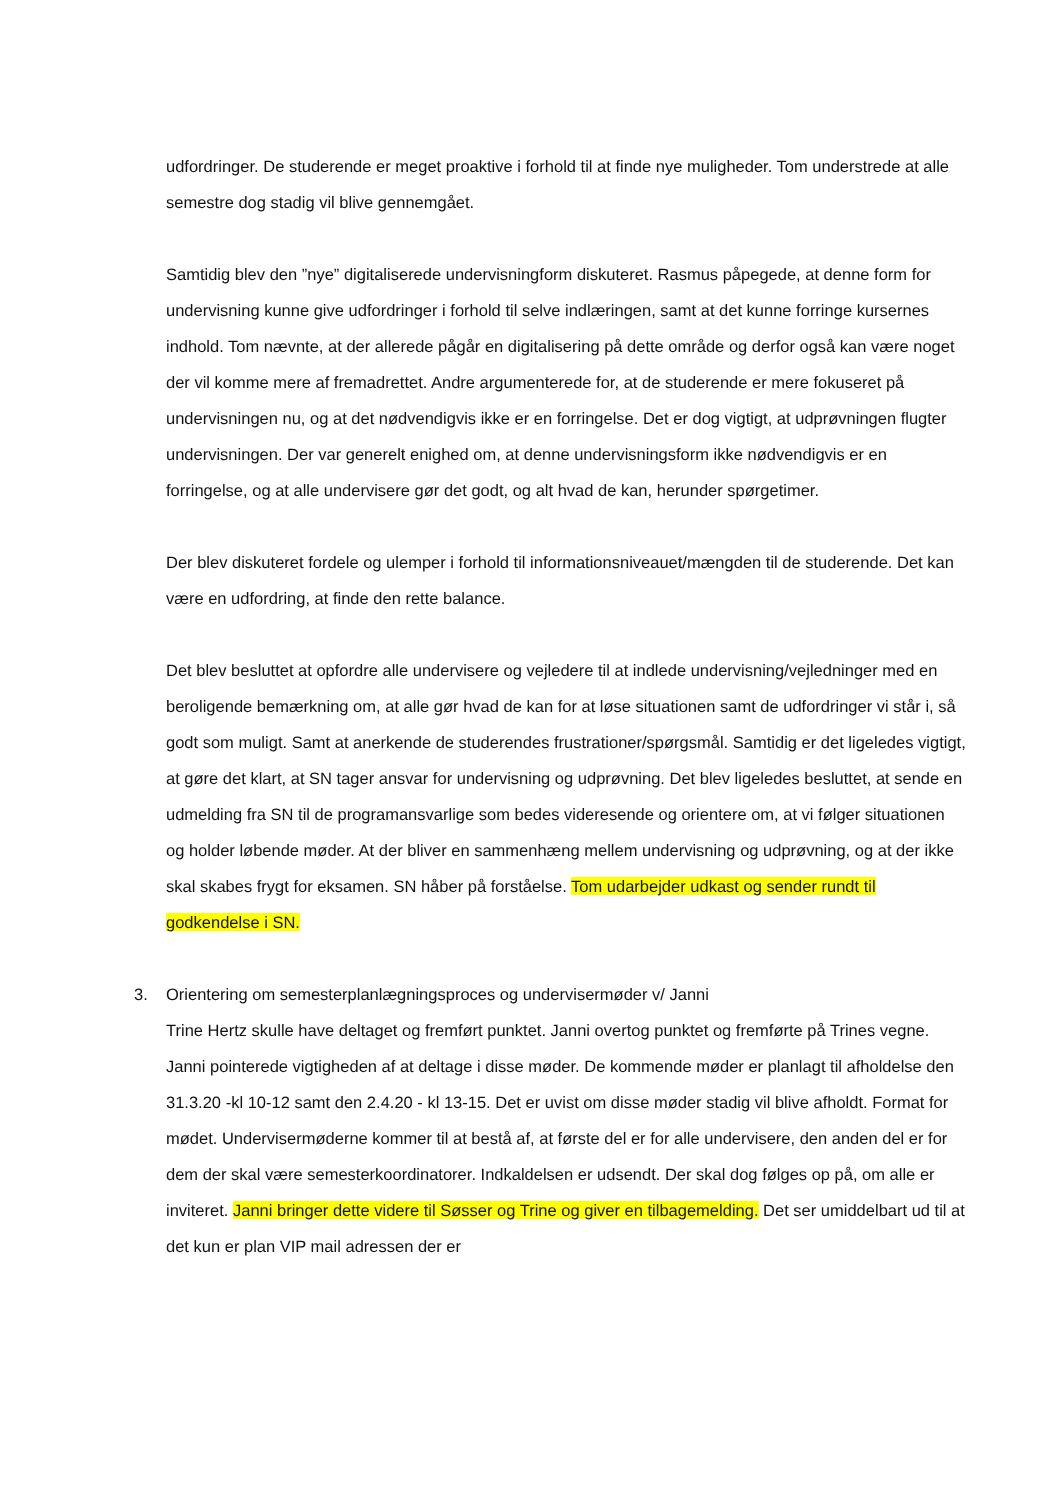udfordringer. De studerende er meget proaktive i forhold til at finde nye muligheder. Tom understrede at alle semestre dog stadig vil blive gennemgået.
Samtidig blev den ”nye” digitaliserede undervisningform diskuteret. Rasmus påpegede, at denne form for undervisning kunne give udfordringer i forhold til selve indlæringen, samt at det kunne forringe kursernes indhold. Tom nævnte, at der allerede pågår en digitalisering på dette område og derfor også kan være noget der vil komme mere af fremadrettet. Andre argumenterede for, at de studerende er mere fokuseret på undervisningen nu, og at det nødvendigvis ikke er en forringelse. Det er dog vigtigt, at udprøvningen flugter undervisningen. Der var generelt enighed om, at denne undervisningsform ikke nødvendigvis er en forringelse, og at alle undervisere gør det godt, og alt hvad de kan, herunder spørgetimer.
Der blev diskuteret fordele og ulemper i forhold til informationsniveauet/mængden til de studerende. Det kan være en udfordring, at finde den rette balance.
Det blev besluttet at opfordre alle undervisere og vejledere til at indlede undervisning/vejledninger med en beroligende bemærkning om, at alle gør hvad de kan for at løse situationen samt de udfordringer vi står i, så godt som muligt. Samt at anerkende de studerendes frustrationer/spørgsmål. Samtidig er det ligeledes vigtigt, at gøre det klart, at SN tager ansvar for undervisning og udprøvning. Det blev ligeledes besluttet, at sende en udmelding fra SN til de programansvarlige som bedes videresende og orientere om, at vi følger situationen og holder løbende møder. At der bliver en sammenhæng mellem undervisning og udprøvning, og at der ikke skal skabes frygt for eksamen. SN håber på forståelse. Tom udarbejder udkast og sender rundt til godkendelse i SN.
3. Orientering om semesterplanlægningsproces og undervisermøder v/ Janni
Trine Hertz skulle have deltaget og fremført punktet. Janni overtog punktet og fremførte på Trines vegne. Janni pointerede vigtigheden af at deltage i disse møder. De kommende møder er planlagt til afholdelse den 31.3.20 -kl 10-12 samt den 2.4.20 - kl 13-15. Det er uvist om disse møder stadig vil blive afholdt. Format for mødet. Undervisermøderne kommer til at bestå af, at første del er for alle undervisere, den anden del er for dem der skal være semesterkoordinatorer. Indkaldelsen er udsendt. Der skal dog følges op på, om alle er inviteret. Janni bringer dette videre til Søsser og Trine og giver en tilbagemelding. Det ser umiddelbart ud til at det kun er plan VIP mail adressen der er